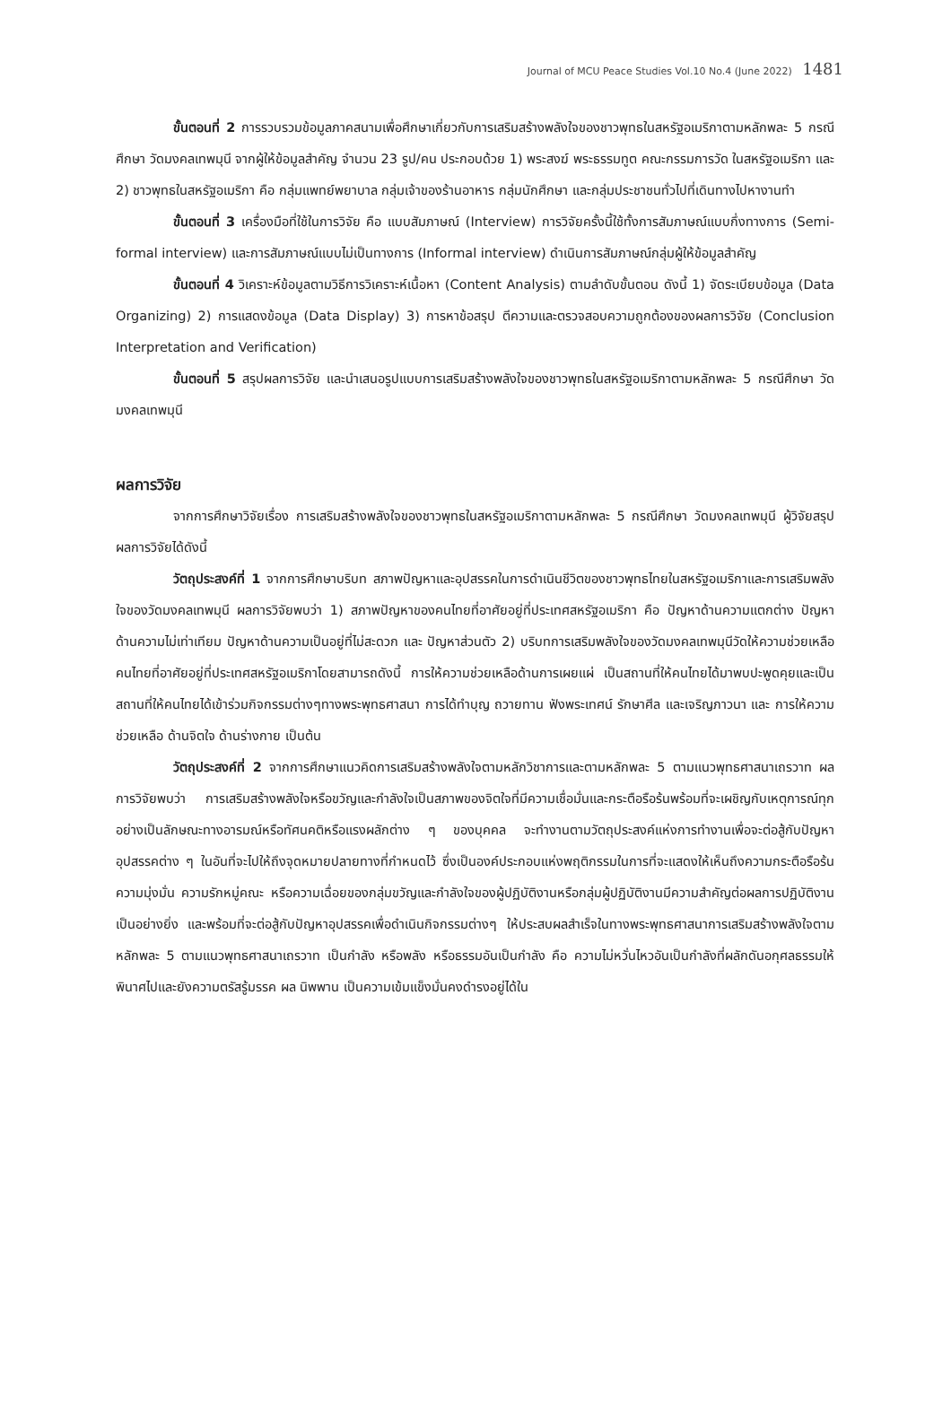Journal of MCU Peace Studies Vol.10 No.4 (June 2022) 1481
ขั้นตอนที่ 2 การรวบรวมข้อมูลภาคสนามเพื่อศึกษาเกี่ยวกับการเสริมสร้างพลังใจของชาวพุทธในสหรัฐอเมริกาตามหลักพละ 5 กรณีศึกษา วัดมงคลเทพมุนี จากผู้ให้ข้อมูลสำคัญ จำนวน 23 รูป/คน ประกอบด้วย 1) พระสงฆ์ พระธรรมทูต คณะกรรมการวัด ในสหรัฐอเมริกา และ 2) ชาวพุทธในสหรัฐอเมริกา คือ กลุ่มแพทย์พยาบาล กลุ่มเจ้าของร้านอาหาร กลุ่มนักศึกษา และกลุ่มประชาชนทั่วไปที่เดินทางไปหางานทำ
ขั้นตอนที่ 3 เครื่องมือที่ใช้ในการวิจัย คือ แบบสัมภาษณ์ (Interview) การวิจัยครั้งนี้ใช้ทั้งการสัมภาษณ์แบบกึ่งทางการ (Semi-formal interview) และการสัมภาษณ์แบบไม่เป็นทางการ (Informal interview) ดำเนินการสัมภาษณ์กลุ่มผู้ให้ข้อมูลสำคัญ
ขั้นตอนที่ 4 วิเคราะห์ข้อมูลตามวิธีการวิเคราะห์เนื้อหา (Content Analysis) ตามลำดับขั้นตอน ดังนี้ 1) จัดระเบียบข้อมูล (Data Organizing) 2) การแสดงข้อมูล (Data Display) 3) การหาข้อสรุป ตีความและตรวจสอบความถูกต้องของผลการวิจัย (Conclusion Interpretation and Verification)
ขั้นตอนที่ 5 สรุปผลการวิจัย และนำเสนอรูปแบบการเสริมสร้างพลังใจของชาวพุทธในสหรัฐอเมริกาตามหลักพละ 5 กรณีศึกษา วัดมงคลเทพมุนี
ผลการวิจัย
จากการศึกษาวิจัยเรื่อง การเสริมสร้างพลังใจของชาวพุทธในสหรัฐอเมริกาตามหลักพละ 5 กรณีศึกษา วัดมงคลเทพมุนี ผู้วิจัยสรุปผลการวิจัยได้ดังนี้
วัตถุประสงค์ที่ 1 จากการศึกษาบริบท สภาพปัญหาและอุปสรรคในการดำเนินชีวิตของชาวพุทธไทยในสหรัฐอเมริกาและการเสริมพลังใจของวัดมงคลเทพมุนี ผลการวิจัยพบว่า 1) สภาพปัญหาของคนไทยที่อาศัยอยู่ที่ประเทศสหรัฐอเมริกา คือ ปัญหาด้านความแตกต่าง ปัญหาด้านความไม่เท่าเทียม ปัญหาด้านความเป็นอยู่ที่ไม่สะดวก และ ปัญหาส่วนตัว 2) บริบทการเสริมพลังใจของวัดมงคลเทพมุนีวัดให้ความช่วยเหลือคนไทยที่อาศัยอยู่ที่ประเทศสหรัฐอเมริกาโดยสามารถดังนี้ การให้ความช่วยเหลือด้านการเผยแผ่ เป็นสถานที่ให้คนไทยได้มาพบปะพูดคุยและเป็นสถานที่ให้คนไทยได้เข้าร่วมกิจกรรมต่างๆทางพระพุทธศาสนา การได้ทำบุญ ถวายทาน ฟังพระเทศน์ รักษาศีล และเจริญภาวนา และ การให้ความช่วยเหลือ ด้านจิตใจ ด้านร่างกาย เป็นต้น
วัตถุประสงค์ที่ 2 จากการศึกษาแนวคิดการเสริมสร้างพลังใจตามหลักวิชาการและตามหลักพละ 5 ตามแนวพุทธศาสนาเถรวาท ผลการวิจัยพบว่า การเสริมสร้างพลังใจหรือขวัญและกำลังใจเป็นสภาพของจิตใจที่มีความเชื่อมั่นและกระตือรือร้นพร้อมที่จะเผชิญกับเหตุการณ์ทุกอย่างเป็นลักษณะทางอารมณ์หรือทัศนคติหรือแรงผลักต่าง ๆ ของบุคคล จะทำงานตามวัตถุประสงค์แห่งการทำงานเพื่อจะต่อสู้กับปัญหาอุปสรรคต่าง ๆ ในอันที่จะไปให้ถึงจุดหมายปลายทางที่กำหนดไว้ ซึ่งเป็นองค์ประกอบแห่งพฤติกรรมในการที่จะแสดงให้เห็นถึงความกระตือรือร้น ความมุ่งมั่น ความรักหมู่คณะ หรือความเฉื่อยของกลุ่มขวัญและกำลังใจของผู้ปฏิบัติงานหรือกลุ่มผู้ปฏิบัติงานมีความสำคัญต่อผลการปฏิบัติงานเป็นอย่างยิ่ง และพร้อมที่จะต่อสู้กับปัญหาอุปสรรคเพื่อดำเนินกิจกรรมต่างๆ ให้ประสบผลสำเร็จในทางพระพุทธศาสนาการเสริมสร้างพลังใจตามหลักพละ 5 ตามแนวพุทธศาสนาเถรวาท เป็นกำลัง หรือพลัง หรือธรรมอันเป็นกำลัง คือ ความไม่หวั่นไหวอันเป็นกำลังที่ผลักดันอกุศลธรรมให้พินาศไปและยังความตรัสรู้มรรค ผล นิพพาน เป็นความเข้มแข็งมั่นคงดำรงอยู่ได้ใน